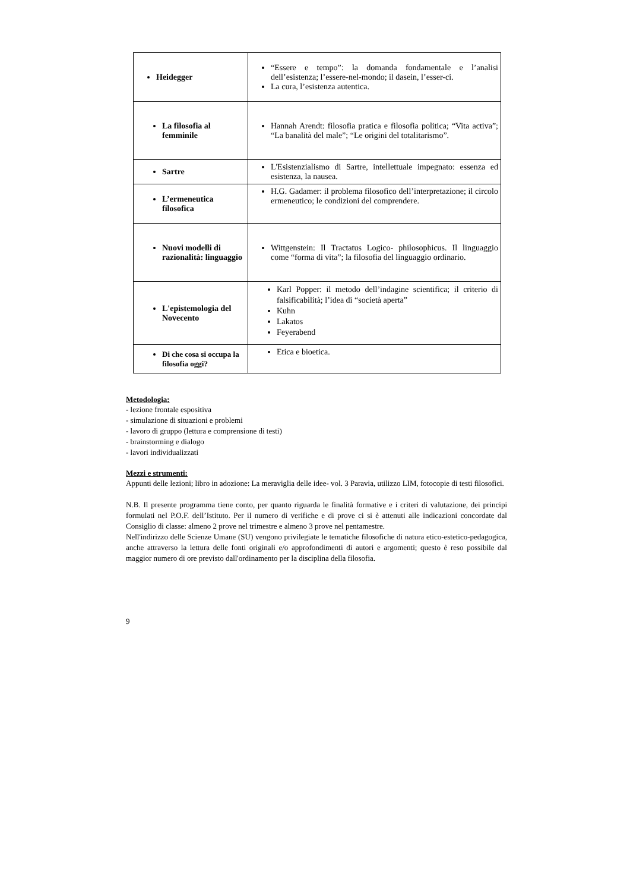| Heidegger | “Essere e tempo”: la domanda fondamentale e l’analisi dell’esistenza; l’essere-nel-mondo; il dasein, l’esser-ci. La cura, l’esistenza autentica. |
| La filosofia al femminile | Hannah Arendt: filosofia pratica e filosofia politica; “Vita activa”; “La banalità del male”; “Le origini del totalitarismo”. |
| Sartre | L'Esistenzialismo di Sartre, intellettuale impegnato: essenza ed esistenza, la nausea. |
| L’ermeneutica filosofica | H.G. Gadamer: il problema filosofico dell’interpretazione; il circolo ermeneutico; le condizioni del comprendere. |
| Nuovi modelli di razionalità: linguaggio | Wittgenstein: Il Tractatus Logico- philosophicus. Il linguaggio come “forma di vita”; la filosofia del linguaggio ordinario. |
| L'epistemologia del Novecento | Karl Popper: il metodo dell’indagine scientifica; il criterio di falsificabilità; l’idea di “società aperta” Kuhn Lakatos Feyerabend |
| Di che cosa si occupa la filosofia oggi? | Etica e bioetica. |
Metodologia:
- lezione frontale espositiva
- simulazione di situazioni e problemi
- lavoro di gruppo (lettura e comprensione di testi)
- brainstorming e dialogo
- lavori individualizzati
Mezzi e strumenti:
Appunti delle lezioni; libro in adozione: La meraviglia delle idee- vol. 3 Paravia, utilizzo LIM, fotocopie di testi filosofici.
N.B. Il presente programma tiene conto, per quanto riguarda le finalità formative e i criteri di valutazione, dei principi formulati nel P.O.F. dell’Istituto. Per il numero di verifiche e di prove ci si è attenuti alle indicazioni concordate dal Consiglio di classe: almeno 2 prove nel trimestre e almeno 3 prove nel pentamestre.
Nell'indirizzo delle Scienze Umane (SU) vengono privilegiate le tematiche filosofiche di natura etico-estetico-pedagogica, anche attraverso la lettura delle fonti originali e/o approfondimenti di autori e argomenti; questo è reso possibile dal maggior numero di ore previsto dall'ordinamento per la disciplina della filosofia.
9